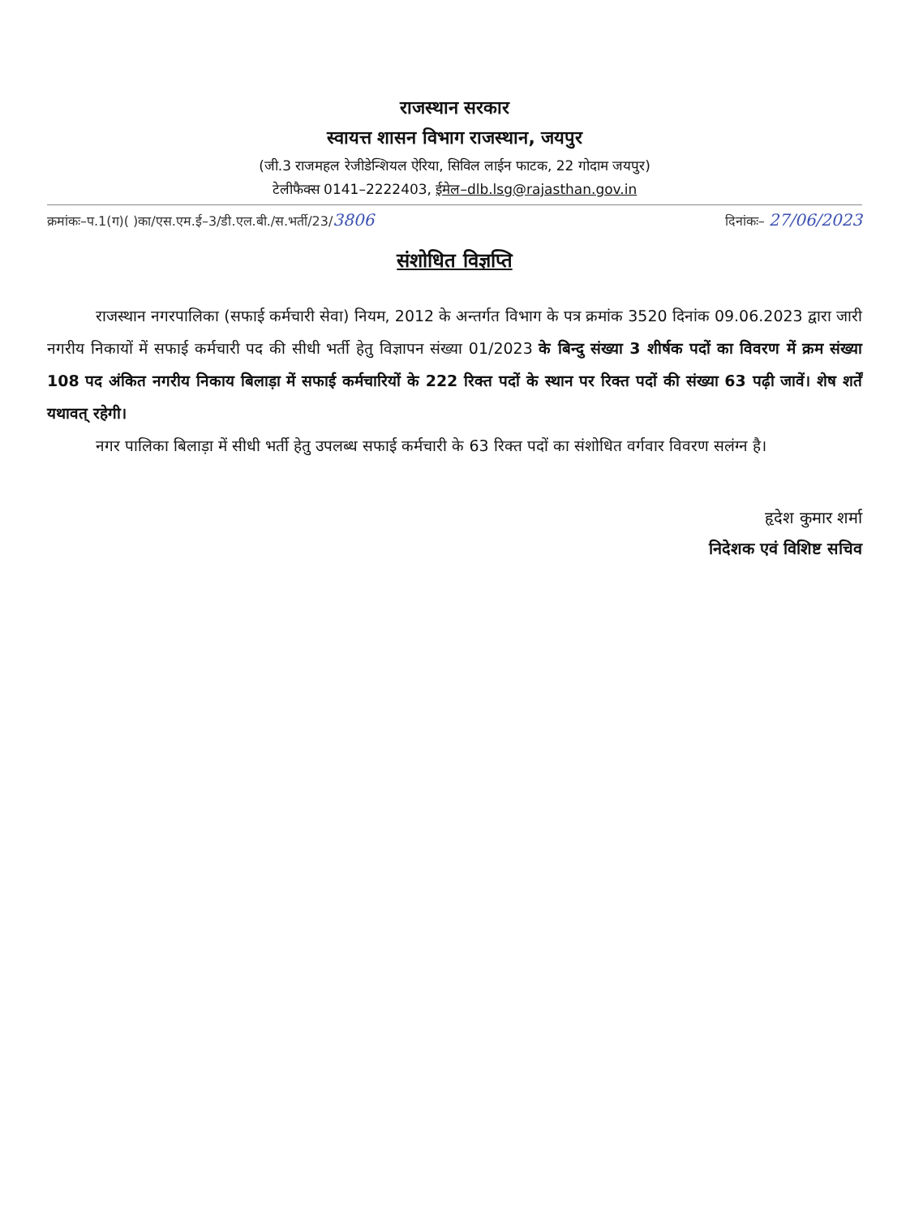राजस्थान सरकार
स्वायत्त शासन विभाग राजस्थान, जयपुर
(जी.3 राजमहल रेजीडेन्शियल ऐरिया, सिविल लाईन फाटक, 22 गोदाम जयपुर)
टेलीफैक्स 0141–2222403, ईमेल–dlb.lsg@rajasthan.gov.in
क्रमांकः–प.1(ग)( )का/एस.एम.ई–3/डी.एल.बी./स.भर्ती/23/3806 दिनांकः– 27/06/2023
संशोधित विज्ञप्ति
राजस्थान नगरपालिका (सफाई कर्मचारी सेवा) नियम, 2012 के अन्तर्गत विभाग के पत्र क्रमांक 3520 दिनांक 09.06.2023 द्वारा जारी नगरीय निकायों में सफाई कर्मचारी पद की सीधी भर्ती हेतु विज्ञापन संख्या 01/2023 के बिन्दु संख्या 3 शीर्षक पदों का विवरण में क्रम संख्या 108 पद अंकित नगरीय निकाय बिलाड़ा में सफाई कर्मचारियों के 222 रिक्त पदों के स्थान पर रिक्त पदों की संख्या 63 पढ़ी जावें। शेष शर्तें यथावत् रहेगी।
नगर पालिका बिलाड़ा में सीधी भर्ती हेतु उपलब्ध सफाई कर्मचारी के 63 रिक्त पदों का संशोधित वर्गवार विवरण सलंग्न है।
हृदेश कुमार शर्मा
निदेशक एवं विशिष्ट सचिव